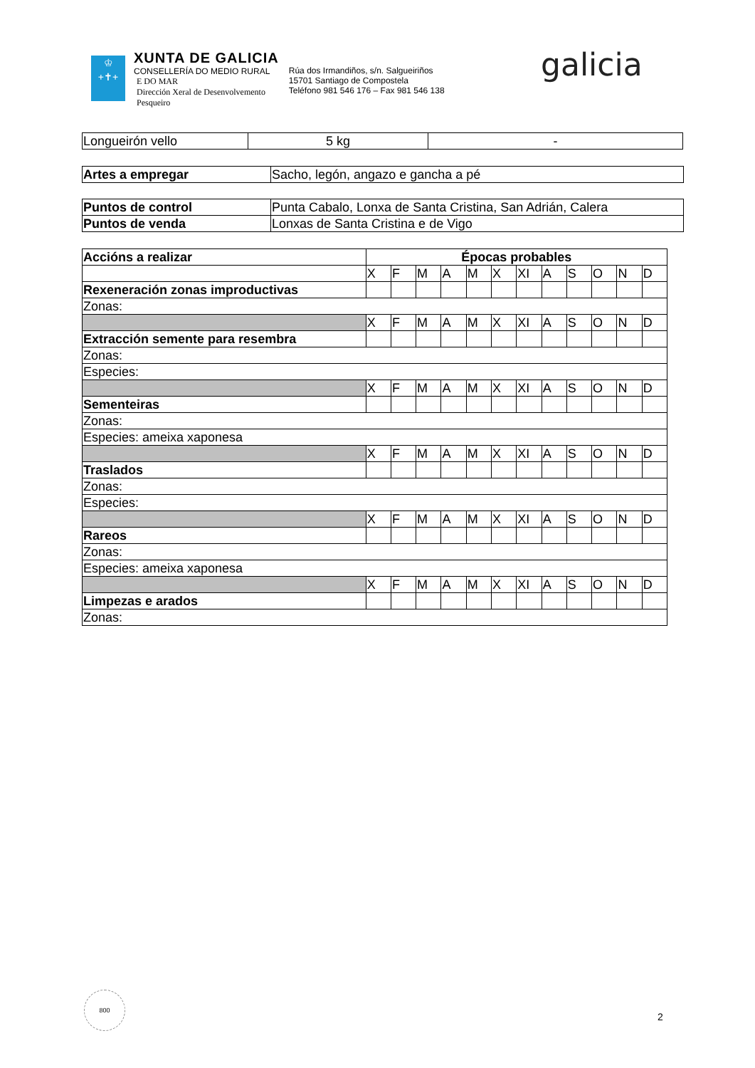♔
+✝+
XUNTA DE GALICIA
CONSELLERÍA DO MEDIO RURAL
E DO MAR
Dirección Xeral de Desenvolvemento
Pesqueiro
Rúa dos Irmandiños, s/n. Salgueiriños
15701 Santiago de Compostela
Teléfono 981 546 176 – Fax 981 546 138
galicia
| Longueirón vello | 5 kg | - |
| Artes a empregar | Sacho, legón, angazo e gancha a pé |
| Puntos de control | Punta Cabalo, Lonxa de Santa Cristina, San Adrián, Calera |
| Puntos de venda | Lonxas de Santa Cristina e de Vigo |
| Accións a realizar | Épocas probables | | | | | | | | | | | |
| | X | F | M | A | M | X | XI | A | S | O | N | D |
| Rexeneración zonas improductivas | | | | | | | | | | | | |
| Zonas: | | | | | | | | | | | | |
| | X | F | M | A | M | X | XI | A | S | O | N | D |
| Extracción semente para resembra | | | | | | | | | | | | |
| Zonas: | | | | | | | | | | | | |
| Especies: | | | | | | | | | | | | |
| | X | F | M | A | M | X | XI | A | S | O | N | D |
| Sementeiras | | | | | | | | | | | | |
| Zonas: | | | | | | | | | | | | |
| Especies: ameixa xaponesa | | | | | | | | | | | | |
| | X | F | M | A | M | X | XI | A | S | O | N | D |
| Traslados | | | | | | | | | | | | |
| Zonas: | | | | | | | | | | | | |
| Especies: | | | | | | | | | | | | |
| | X | F | M | A | M | X | XI | A | S | O | N | D |
| Rareos | | | | | | | | | | | | |
| Zonas: | | | | | | | | | | | | |
| Especies: ameixa xaponesa | | | | | | | | | | | | |
| | X | F | M | A | M | X | XI | A | S | O | N | D |
| Limpezas e arados | | | | | | | | | | | | |
| Zonas: | | | | | | | | | | | | |
800
2